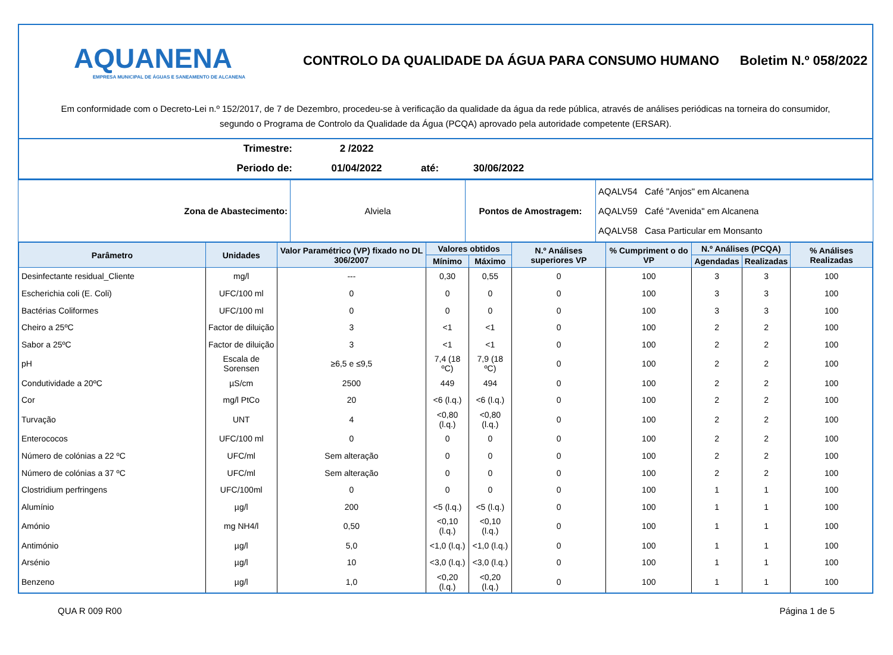AQUANENA
EMPRESA MUNICIPAL DE ÁGUAS E SANEAMENTO DE ALCANENA
CONTROLO DA QUALIDADE DA ÁGUA PARA CONSUMO HUMANO
Boletim N.º 058/2022
Em conformidade com o Decreto-Lei n.º 152/2017, de 7 de Dezembro, procedeu-se à verificação da qualidade da água da rede pública, através de análises periódicas na torneira do consumidor, segundo o Programa de Controlo da Qualidade da Água (PCQA) aprovado pela autoridade competente (ERSAR).
| Trimestre: | 2 /2022 | | |
| Periodo de: | 01/04/2022 | até: | 30/06/2022 |
| Zona de Abastecimento: | Alviela | Pontos de Amostragem: | AQALV54 Café "Anjos" em Alcanena AQALV59 Café "Avenida" em Alcanena AQALV58 Casa Particular em Monsanto |
| Parâmetro | Unidades | Valor Paramétrico (VP) fixado no DL 306/2007 | Valores obtidos | | N.º Análises superiores VP | % Cumpriment o do VP | N.º Análises (PCQA) | | % Análises Realizadas |
| --- | --- | --- | --- | --- | --- | --- | --- | --- | --- |
| | | | Mínimo | Máximo | | | Agendadas | Realizadas | |
| Desinfectante residual_Cliente | mg/l | --- | 0,30 | 0,55 | 0 | 100 | 3 | 3 | 100 |
| Escherichia coli (E. Coli) | UFC/100 ml | 0 | 0 | 0 | 0 | 100 | 3 | 3 | 100 |
| Bactérias Coliformes | UFC/100 ml | 0 | 0 | 0 | 0 | 100 | 3 | 3 | 100 |
| Cheiro a 25ºC | Factor de diluição | 3 | <1 | <1 | 0 | 100 | 2 | 2 | 100 |
| Sabor a 25ºC | Factor de diluição | 3 | <1 | <1 | 0 | 100 | 2 | 2 | 100 |
| pH | Escala de Sorensen | ≥6,5 e ≤9,5 | 7,4 (18 ºC) | 7,9 (18 ºC) | 0 | 100 | 2 | 2 | 100 |
| Condutividade a 20ºC | µS/cm | 2500 | 449 | 494 | 0 | 100 | 2 | 2 | 100 |
| Cor | mg/l PtCo | 20 | <6 (l.q.) | <6 (l.q.) | 0 | 100 | 2 | 2 | 100 |
| Turvação | UNT | 4 | <0,80 (l.q.) | <0,80 (l.q.) | 0 | 100 | 2 | 2 | 100 |
| Enterococos | UFC/100 ml | 0 | 0 | 0 | 0 | 100 | 2 | 2 | 100 |
| Número de colónias a 22 ºC | UFC/ml | Sem alteração | 0 | 0 | 0 | 100 | 2 | 2 | 100 |
| Número de colónias a 37 ºC | UFC/ml | Sem alteração | 0 | 0 | 0 | 100 | 2 | 2 | 100 |
| Clostridium perfringens | UFC/100ml | 0 | 0 | 0 | 0 | 100 | 1 | 1 | 100 |
| Alumínio | µg/l | 200 | <5 (l.q.) | <5 (l.q.) | 0 | 100 | 1 | 1 | 100 |
| Amónio | mg NH4/l | 0,50 | <0,10 (l.q.) | <0,10 (l.q.) | 0 | 100 | 1 | 1 | 100 |
| Antimónio | µg/l | 5,0 | <1,0 (l.q.) | <1,0 (l.q.) | 0 | 100 | 1 | 1 | 100 |
| Arsénio | µg/l | 10 | <3,0 (l.q.) | <3,0 (l.q.) | 0 | 100 | 1 | 1 | 100 |
| Benzeno | µg/l | 1,0 | <0,20 (l.q.) | <0,20 (l.q.) | 0 | 100 | 1 | 1 | 100 |
QUA R 009 R00 Página 1 de 5